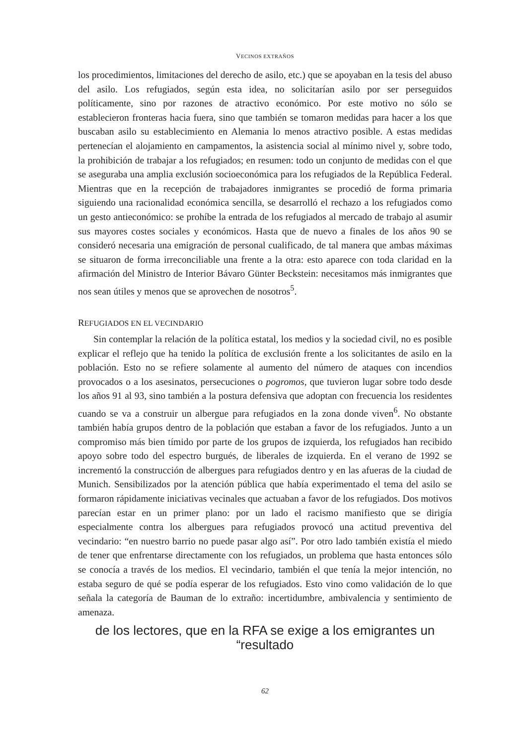VECINOS EXTRAÑOS
los procedimientos, limitaciones del derecho de asilo, etc.) que se apoyaban en la tesis del abuso del asilo. Los refugiados, según esta idea, no solicitarían asilo por ser perseguidos políticamente, sino por razones de atractivo económico. Por este motivo no sólo se establecieron fronteras hacia fuera, sino que también se tomaron medidas para hacer a los que buscaban asilo su establecimiento en Alemania lo menos atractivo posible. A estas medidas pertenecían el alojamiento en campamentos, la asistencia social al mínimo nivel y, sobre todo, la prohibición de trabajar a los refugiados; en resumen: todo un conjunto de medidas con el que se aseguraba una amplia exclusión socioeconómica para los refugiados de la República Federal. Mientras que en la recepción de trabajadores inmigrantes se procedió de forma primaria siguiendo una racionalidad económica sencilla, se desarrolló el rechazo a los refugiados como un gesto antieconómico: se prohíbe la entrada de los refugiados al mercado de trabajo al asumir sus mayores costes sociales y económicos. Hasta que de nuevo a finales de los años 90 se consideró necesaria una emigración de personal cualificado, de tal manera que ambas máximas se situaron de forma irreconciliable una frente a la otra: esto aparece con toda claridad en la afirmación del Ministro de Interior Bávaro Günter Beckstein: necesitamos más inmigrantes que nos sean útiles y menos que se aprovechen de nosotros<sup>5</sup>.
REFUGIADOS EN EL VECINDARIO
Sin contemplar la relación de la política estatal, los medios y la sociedad civil, no es posible explicar el reflejo que ha tenido la política de exclusión frente a los solicitantes de asilo en la población. Esto no se refiere solamente al aumento del número de ataques con incendios provocados o a los asesinatos, persecuciones o pogromos, que tuvieron lugar sobre todo desde los años 91 al 93, sino también a la postura defensiva que adoptan con frecuencia los residentes cuando se va a construir un albergue para refugiados en la zona donde viven<sup>6</sup>. No obstante también había grupos dentro de la población que estaban a favor de los refugiados. Junto a un compromiso más bien tímido por parte de los grupos de izquierda, los refugiados han recibido apoyo sobre todo del espectro burgués, de liberales de izquierda. En el verano de 1992 se incrementó la construcción de albergues para refugiados dentro y en las afueras de la ciudad de Munich. Sensibilizados por la atención pública que había experimentado el tema del asilo se formaron rápidamente iniciativas vecinales que actuaban a favor de los refugiados. Dos motivos parecían estar en un primer plano: por un lado el racismo manifiesto que se dirigía especialmente contra los albergues para refugiados provocó una actitud preventiva del vecindario: “en nuestro barrio no puede pasar algo así”. Por otro lado también existía el miedo de tener que enfrentarse directamente con los refugiados, un problema que hasta entonces sólo se conocía a través de los medios. El vecindario, también el que tenía la mejor intención, no estaba seguro de qué se podía esperar de los refugiados. Esto vino como validación de lo que señala la categoría de Bauman de lo extraño: incertidumbre, ambivalencia y sentimiento de amenaza.
de los lectores, que en la RFA se exige a los emigrantes un “resultado
62